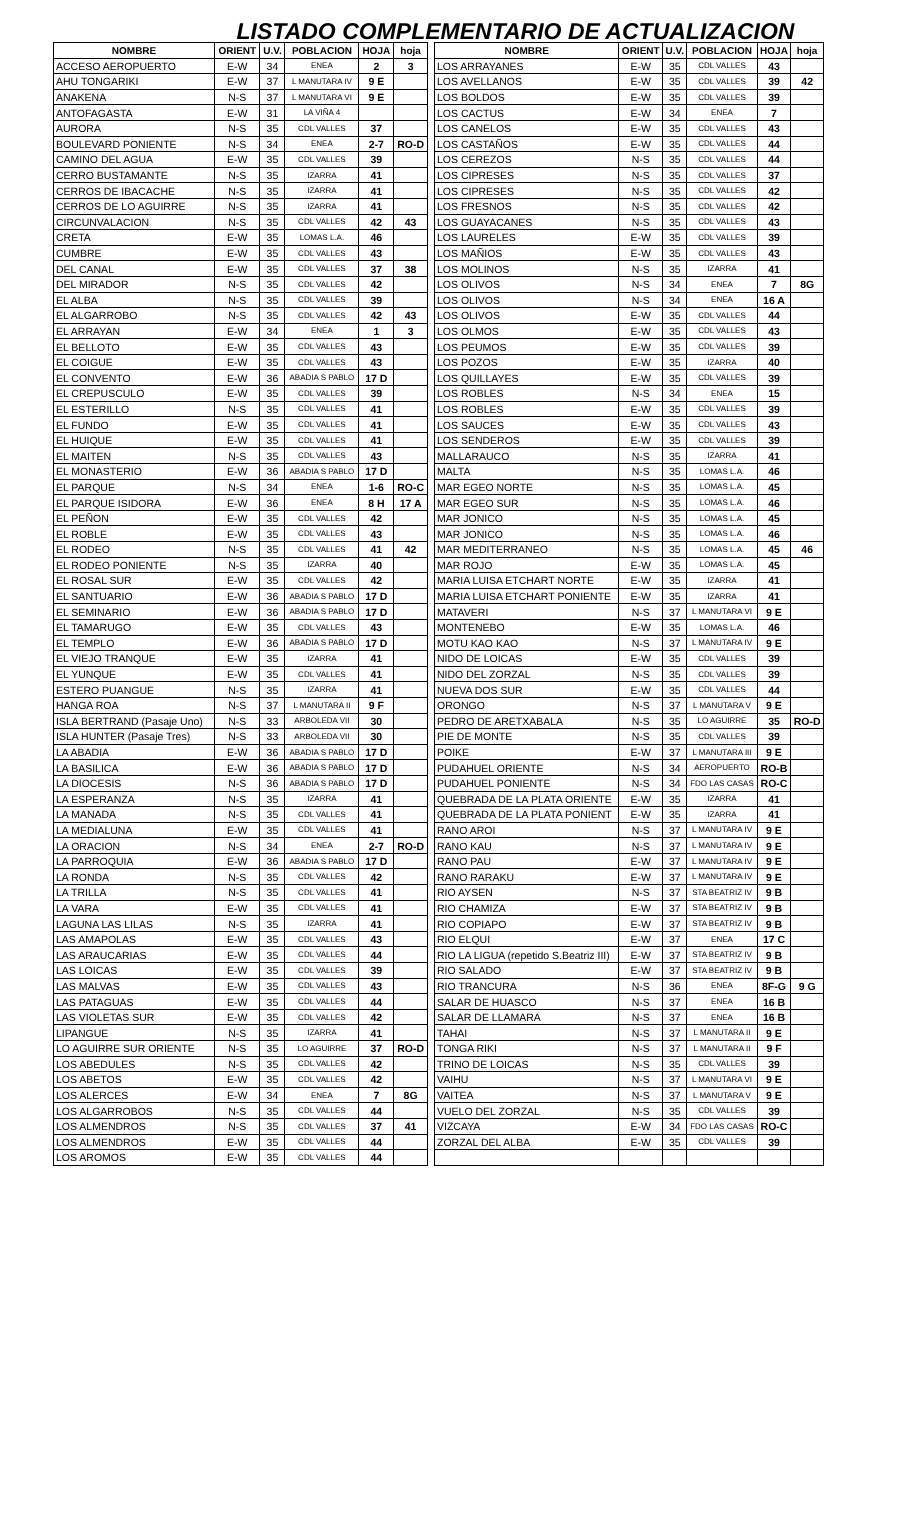LISTADO COMPLEMENTARIO DE ACTUALIZACION
| NOMBRE | ORIENT | U.V. | POBLACION | HOJA | hoja |
| --- | --- | --- | --- | --- | --- |
| ACCESO AEROPUERTO | E-W | 34 | ENEA | 2 | 3 |
| AHU TONGARIKI | E-W | 37 | L MANUTARA IV | 9 E | |
| ANAKENA | N-S | 37 | L MANUTARA VI | 9 E | |
| ANTOFAGASTA | E-W | 31 | LA VIÑA 4 | | |
| AURORA | N-S | 35 | CDL VALLES | 37 | |
| BOULEVARD PONIENTE | N-S | 34 | ENEA | 2-7 | RO-D |
| CAMINO DEL AGUA | E-W | 35 | CDL VALLES | 39 | |
| CERRO BUSTAMANTE | N-S | 35 | IZARRA | 41 | |
| CERROS DE IBACACHE | N-S | 35 | IZARRA | 41 | |
| CERROS DE LO AGUIRRE | N-S | 35 | IZARRA | 41 | |
| CIRCUNVALACION | N-S | 35 | CDL VALLES | 42 | 43 |
| CRETA | E-W | 35 | LOMAS L.A. | 46 | |
| CUMBRE | E-W | 35 | CDL VALLES | 43 | |
| DEL CANAL | E-W | 35 | CDL VALLES | 37 | 38 |
| DEL MIRADOR | N-S | 35 | CDL VALLES | 42 | |
| EL ALBA | N-S | 35 | CDL VALLES | 39 | |
| EL ALGARROBO | N-S | 35 | CDL VALLES | 42 | 43 |
| EL ARRAYAN | E-W | 34 | ENEA | 1 | 3 |
| EL BELLOTO | E-W | 35 | CDL VALLES | 43 | |
| EL COIGUE | E-W | 35 | CDL VALLES | 43 | |
| EL CONVENTO | E-W | 36 | ABADIA S PABLO | 17 D | |
| EL CREPUSCULO | E-W | 35 | CDL VALLES | 39 | |
| EL ESTERILLO | N-S | 35 | CDL VALLES | 41 | |
| EL FUNDO | E-W | 35 | CDL VALLES | 41 | |
| EL HUIQUE | E-W | 35 | CDL VALLES | 41 | |
| EL MAITEN | N-S | 35 | CDL VALLES | 43 | |
| EL MONASTERIO | E-W | 36 | ABADIA S PABLO | 17 D | |
| EL PARQUE | N-S | 34 | ENEA | 1-6 | RO-C |
| EL PARQUE ISIDORA | E-W | 36 | ENEA | 8 H | 17 A |
| EL PEÑON | E-W | 35 | CDL VALLES | 42 | |
| EL ROBLE | E-W | 35 | CDL VALLES | 43 | |
| EL RODEO | N-S | 35 | CDL VALLES | 41 | 42 |
| EL RODEO PONIENTE | N-S | 35 | IZARRA | 40 | |
| EL ROSAL SUR | E-W | 35 | CDL VALLES | 42 | |
| EL SANTUARIO | E-W | 36 | ABADIA S PABLO | 17 D | |
| EL SEMINARIO | E-W | 36 | ABADIA S PABLO | 17 D | |
| EL TAMARUGO | E-W | 35 | CDL VALLES | 43 | |
| EL TEMPLO | E-W | 36 | ABADIA S PABLO | 17 D | |
| EL VIEJO TRANQUE | E-W | 35 | IZARRA | 41 | |
| EL YUNQUE | E-W | 35 | CDL VALLES | 41 | |
| ESTERO PUANGUE | N-S | 35 | IZARRA | 41 | |
| HANGA ROA | N-S | 37 | L MANUTARA II | 9 F | |
| ISLA BERTRAND (Pasaje Uno) | N-S | 33 | ARBOLEDA VII | 30 | |
| ISLA HUNTER (Pasaje Tres) | N-S | 33 | ARBOLEDA VII | 30 | |
| LA ABADIA | E-W | 36 | ABADIA S PABLO | 17 D | |
| LA BASILICA | E-W | 36 | ABADIA S PABLO | 17 D | |
| LA DIOCESIS | N-S | 36 | ABADIA S PABLO | 17 D | |
| LA ESPERANZA | N-S | 35 | IZARRA | 41 | |
| LA MANADA | N-S | 35 | CDL VALLES | 41 | |
| LA MEDIALUNA | E-W | 35 | CDL VALLES | 41 | |
| LA ORACION | N-S | 34 | ENEA | 2-7 | RO-D |
| LA PARROQUIA | E-W | 36 | ABADIA S PABLO | 17 D | |
| LA RONDA | N-S | 35 | CDL VALLES | 42 | |
| LA TRILLA | N-S | 35 | CDL VALLES | 41 | |
| LA VARA | E-W | 35 | CDL VALLES | 41 | |
| LAGUNA LAS LILAS | N-S | 35 | IZARRA | 41 | |
| LAS AMAPOLAS | E-W | 35 | CDL VALLES | 43 | |
| LAS ARAUCARIAS | E-W | 35 | CDL VALLES | 44 | |
| LAS LOICAS | E-W | 35 | CDL VALLES | 39 | |
| LAS MALVAS | E-W | 35 | CDL VALLES | 43 | |
| LAS PATAGUAS | E-W | 35 | CDL VALLES | 44 | |
| LAS VIOLETAS SUR | E-W | 35 | CDL VALLES | 42 | |
| LIPANGUE | N-S | 35 | IZARRA | 41 | |
| LO AGUIRRE SUR ORIENTE | N-S | 35 | LO AGUIRRE | 37 | RO-D |
| LOS ABEDULES | N-S | 35 | CDL VALLES | 42 | |
| LOS ABETOS | E-W | 35 | CDL VALLES | 42 | |
| LOS ALERCES | E-W | 34 | ENEA | 7 | 8G |
| LOS ALGARROBOS | N-S | 35 | CDL VALLES | 44 | |
| LOS ALMENDROS | N-S | 35 | CDL VALLES | 37 | 41 |
| LOS ALMENDROS | E-W | 35 | CDL VALLES | 44 | |
| LOS AROMOS | E-W | 35 | CDL VALLES | 44 | |
| NOMBRE | ORIENT | U.V. | POBLACION | HOJA | hoja |
| --- | --- | --- | --- | --- | --- |
| LOS ARRAYANES | E-W | 35 | CDL VALLES | 43 | |
| LOS AVELLANOS | E-W | 35 | CDL VALLES | 39 | 42 |
| LOS BOLDOS | E-W | 35 | CDL VALLES | 39 | |
| LOS CACTUS | E-W | 34 | ENEA | 7 | |
| LOS CANELOS | E-W | 35 | CDL VALLES | 43 | |
| LOS CASTAÑOS | E-W | 35 | CDL VALLES | 44 | |
| LOS CEREZOS | N-S | 35 | CDL VALLES | 44 | |
| LOS CIPRESES | N-S | 35 | CDL VALLES | 37 | |
| LOS CIPRESES | N-S | 35 | CDL VALLES | 42 | |
| LOS FRESNOS | N-S | 35 | CDL VALLES | 42 | |
| LOS GUAYACANES | N-S | 35 | CDL VALLES | 43 | |
| LOS LAURELES | E-W | 35 | CDL VALLES | 39 | |
| LOS MAÑIOS | E-W | 35 | CDL VALLES | 43 | |
| LOS MOLINOS | N-S | 35 | IZARRA | 41 | |
| LOS OLIVOS | N-S | 34 | ENEA | 7 | 8G |
| LOS OLIVOS | N-S | 34 | ENEA | 16 A | |
| LOS OLIVOS | E-W | 35 | CDL VALLES | 44 | |
| LOS OLMOS | E-W | 35 | CDL VALLES | 43 | |
| LOS PEUMOS | E-W | 35 | CDL VALLES | 39 | |
| LOS POZOS | E-W | 35 | IZARRA | 40 | |
| LOS QUILLAYES | E-W | 35 | CDL VALLES | 39 | |
| LOS ROBLES | N-S | 34 | ENEA | 15 | |
| LOS ROBLES | E-W | 35 | CDL VALLES | 39 | |
| LOS SAUCES | E-W | 35 | CDL VALLES | 43 | |
| LOS SENDEROS | E-W | 35 | CDL VALLES | 39 | |
| MALLARAUCO | N-S | 35 | IZARRA | 41 | |
| MALTA | N-S | 35 | LOMAS L.A. | 46 | |
| MAR EGEO NORTE | N-S | 35 | LOMAS L.A. | 45 | |
| MAR EGEO SUR | N-S | 35 | LOMAS L.A. | 46 | |
| MAR JONICO | N-S | 35 | LOMAS L.A. | 45 | |
| MAR JONICO | N-S | 35 | LOMAS L.A. | 46 | |
| MAR MEDITERRANEO | N-S | 35 | LOMAS L.A. | 45 | 46 |
| MAR ROJO | E-W | 35 | LOMAS L.A. | 45 | |
| MARIA LUISA ETCHART NORTE | E-W | 35 | IZARRA | 41 | |
| MARIA LUISA ETCHART PONIENTE | E-W | 35 | IZARRA | 41 | |
| MATAVERI | N-S | 37 | L MANUTARA VI | 9 E | |
| MONTENEBO | E-W | 35 | LOMAS L.A. | 46 | |
| MOTU KAO KAO | N-S | 37 | L MANUTARA IV | 9 E | |
| NIDO DE LOICAS | E-W | 35 | CDL VALLES | 39 | |
| NIDO DEL ZORZAL | N-S | 35 | CDL VALLES | 39 | |
| NUEVA DOS SUR | E-W | 35 | CDL VALLES | 44 | |
| ORONGO | N-S | 37 | L MANUTARA V | 9 E | |
| PEDRO DE ARETXABALA | N-S | 35 | LO AGUIRRE | 35 | RO-D |
| PIE DE MONTE | N-S | 35 | CDL VALLES | 39 | |
| POIKE | E-W | 37 | L MANUTARA III | 9 E | |
| PUDAHUEL ORIENTE | N-S | 34 | AEROPUERTO | RO-B | |
| PUDAHUEL PONIENTE | N-S | 34 | FDO LAS CASAS | RO-C | |
| QUEBRADA DE LA PLATA ORIENTE | E-W | 35 | IZARRA | 41 | |
| QUEBRADA DE LA PLATA PONIENT | E-W | 35 | IZARRA | 41 | |
| RANO AROI | N-S | 37 | L MANUTARA IV | 9 E | |
| RANO KAU | N-S | 37 | L MANUTARA IV | 9 E | |
| RANO PAU | E-W | 37 | L MANUTARA IV | 9 E | |
| RANO RARAKU | E-W | 37 | L MANUTARA IV | 9 E | |
| RIO AYSEN | N-S | 37 | STA BEATRIZ IV | 9 B | |
| RIO CHAMIZA | E-W | 37 | STA BEATRIZ IV | 9 B | |
| RIO COPIAPO | E-W | 37 | STA BEATRIZ IV | 9 B | |
| RIO ELQUI | E-W | 37 | ENEA | 17 C | |
| RIO LA LIGUA (repetido S.Beatriz III) | E-W | 37 | STA BEATRIZ IV | 9 B | |
| RIO SALADO | E-W | 37 | STA BEATRIZ IV | 9 B | |
| RIO TRANCURA | N-S | 36 | ENEA | 8F-G | 9 G |
| SALAR DE HUASCO | N-S | 37 | ENEA | 16 B | |
| SALAR DE LLAMARA | N-S | 37 | ENEA | 16 B | |
| TAHAI | N-S | 37 | L MANUTARA II | 9 E | |
| TONGA RIKI | N-S | 37 | L MANUTARA II | 9 F | |
| TRINO DE LOICAS | N-S | 35 | CDL VALLES | 39 | |
| VAIHU | N-S | 37 | L MANUTARA VI | 9 E | |
| VAITEA | N-S | 37 | L MANUTARA V | 9 E | |
| VUELO DEL ZORZAL | N-S | 35 | CDL VALLES | 39 | |
| VIZCAYA | E-W | 34 | FDO LAS CASAS | RO-C | |
| ZORZAL DEL ALBA | E-W | 35 | CDL VALLES | 39 | |